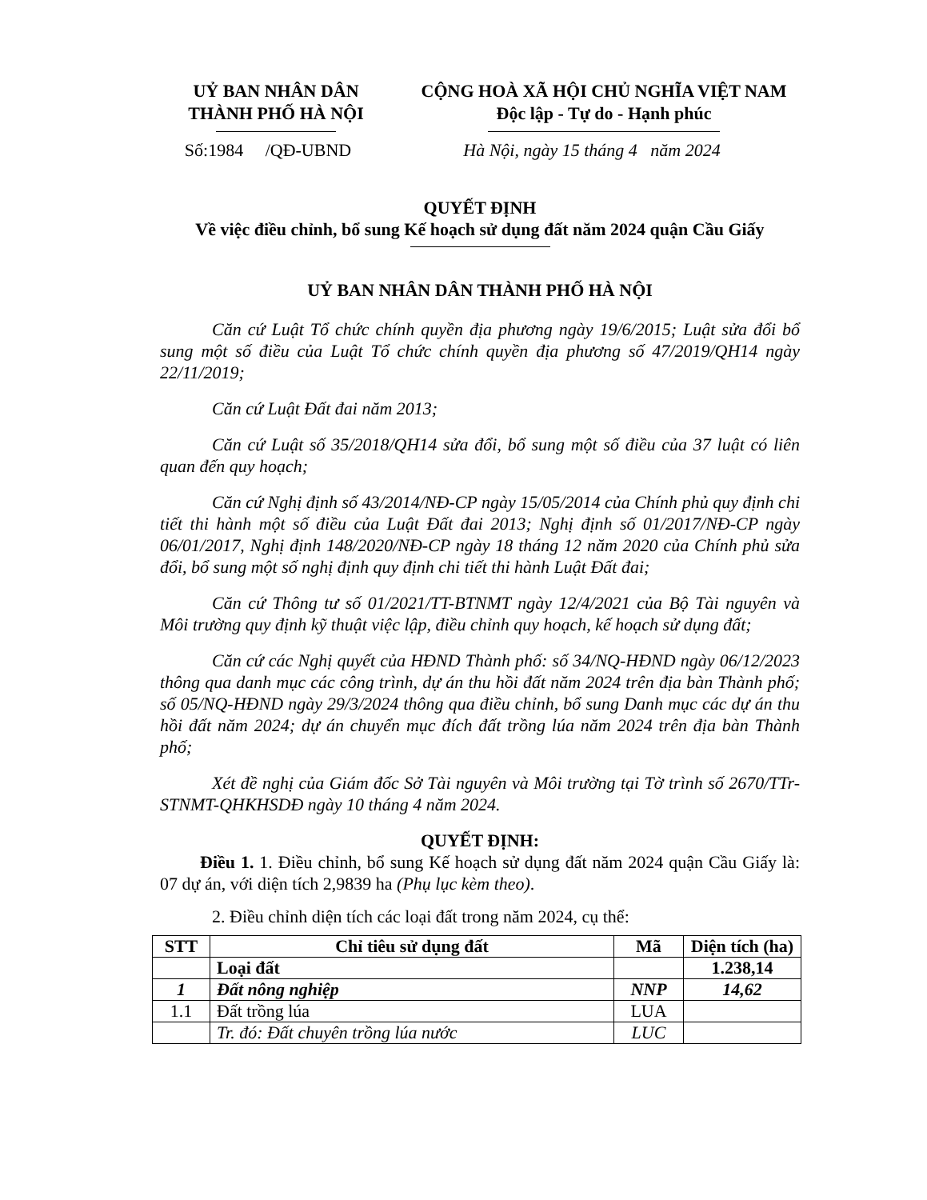UỶ BAN NHÂN DÂN
THÀNH PHỐ HÀ NỘI
CỘNG HOÀ XÃ HỘI CHỦ NGHĨA VIỆT NAM
Độc lập - Tự do - Hạnh phúc
Số:1984 /QĐ-UBND Hà Nội, ngày 15 tháng 4 năm 2024
QUYẾT ĐỊNH
Về việc điều chỉnh, bổ sung Kế hoạch sử dụng đất năm 2024 quận Cầu Giấy
UỶ BAN NHÂN DÂN THÀNH PHỐ HÀ NỘI
Căn cứ Luật Tổ chức chính quyền địa phương ngày 19/6/2015; Luật sửa đổi bổ sung một số điều của Luật Tổ chức chính quyền địa phương số 47/2019/QH14 ngày 22/11/2019;
Căn cứ Luật Đất đai năm 2013;
Căn cứ Luật số 35/2018/QH14 sửa đổi, bổ sung một số điều của 37 luật có liên quan đến quy hoạch;
Căn cứ Nghị định số 43/2014/NĐ-CP ngày 15/05/2014 của Chính phủ quy định chi tiết thi hành một số điều của Luật Đất đai 2013; Nghị định số 01/2017/NĐ-CP ngày 06/01/2017, Nghị định 148/2020/NĐ-CP ngày 18 tháng 12 năm 2020 của Chính phủ sửa đổi, bổ sung một số nghị định quy định chi tiết thi hành Luật Đất đai;
Căn cứ Thông tư số 01/2021/TT-BTNMT ngày 12/4/2021 của Bộ Tài nguyên và Môi trường quy định kỹ thuật việc lập, điều chỉnh quy hoạch, kế hoạch sử dụng đất;
Căn cứ các Nghị quyết của HĐND Thành phố: số 34/NQ-HĐND ngày 06/12/2023 thông qua danh mục các công trình, dự án thu hồi đất năm 2024 trên địa bàn Thành phố; số 05/NQ-HĐND ngày 29/3/2024 thông qua điều chỉnh, bổ sung Danh mục các dự án thu hồi đất năm 2024; dự án chuyển mục đích đất trồng lúa năm 2024 trên địa bàn Thành phố;
Xét đề nghị của Giám đốc Sở Tài nguyên và Môi trường tại Tờ trình số 2670/TTr-STNMT-QHKHSDĐ ngày 10 tháng 4 năm 2024.
QUYẾT ĐỊNH:
Điều 1. 1. Điều chỉnh, bổ sung Kế hoạch sử dụng đất năm 2024 quận Cầu Giấy là: 07 dự án, với diện tích 2,9839 ha (Phụ lục kèm theo).
2. Điều chỉnh diện tích các loại đất trong năm 2024, cụ thể:
| STT | Chỉ tiêu sử dụng đất | Mã | Diện tích (ha) |
| --- | --- | --- | --- |
| | Loại đất | | 1.238,14 |
| 1 | Đất nông nghiệp | NNP | 14,62 |
| 1.1 | Đất trồng lúa | LUA | |
| | Tr. đó: Đất chuyên trồng lúa nước | LUC | |